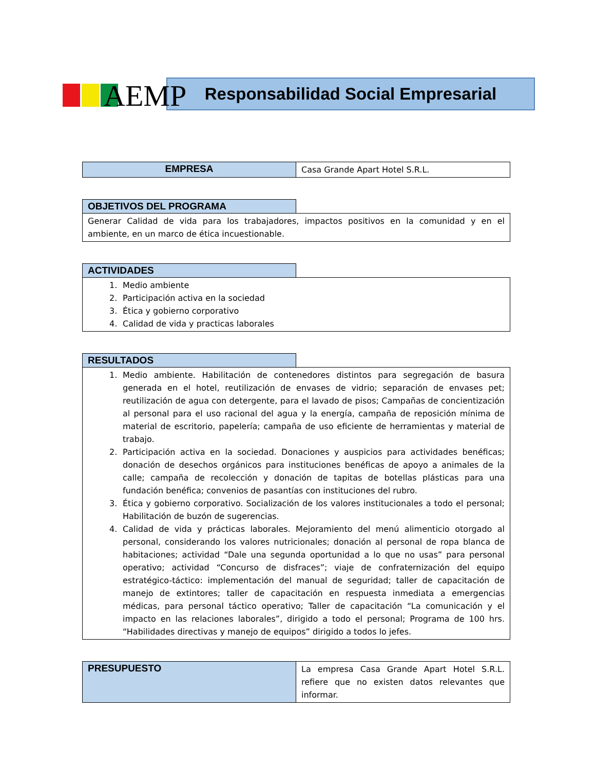AEMP
Responsabilidad Social Empresarial
| EMPRESA | Casa Grande Apart Hotel S.R.L. |
| OBJETIVOS DEL PROGRAMA | |
| Generar Calidad de vida para los trabajadores, impactos positivos en la comunidad y en el ambiente, en un marco de ética incuestionable. | |
| ACTIVIDADES | |
| 1. Medio ambiente 2. Participación activa en la sociedad 3. Ética y gobierno corporativo 4. Calidad de vida y practicas laborales | |
| RESULTADOS | |
| 1. Medio ambiente. Habilitación de contenedores distintos para segregación de basura generada en el hotel, reutilización de envases de vidrio; separación de envases pet; reutilización de agua con detergente, para el lavado de pisos; Campañas de concientización al personal para el uso racional del agua y la energía, campaña de reposición mínima de material de escritorio, papelería; campaña de uso eficiente de herramientas y material de trabajo. 2. Participación activa en la sociedad. Donaciones y auspicios para actividades benéficas; donación de desechos orgánicos para instituciones benéficas de apoyo a animales de la calle; campaña de recolección y donación de tapitas de botellas plásticas para una fundación benéfica; convenios de pasantías con instituciones del rubro. 3. Ética y gobierno corporativo. Socialización de los valores institucionales a todo el personal; Habilitación de buzón de sugerencias. 4. Calidad de vida y prácticas laborales. Mejoramiento del menú alimenticio otorgado al personal, considerando los valores nutricionales; donación al personal de ropa blanca de habitaciones; actividad “Dale una segunda oportunidad a lo que no usas” para personal operativo; actividad “Concurso de disfraces”; viaje de confraternización del equipo estratégico-táctico: implementación del manual de seguridad; taller de capacitación de manejo de extintores; taller de capacitación en respuesta inmediata a emergencias médicas, para personal táctico operativo; Taller de capacitación “La comunicación y el impacto en las relaciones laborales”, dirigido a todo el personal; Programa de 100 hrs. “Habilidades directivas y manejo de equipos” dirigido a todos lo jefes. | |
| PRESUPUESTO | La empresa Casa Grande Apart Hotel S.R.L. refiere que no existen datos relevantes que informar. |